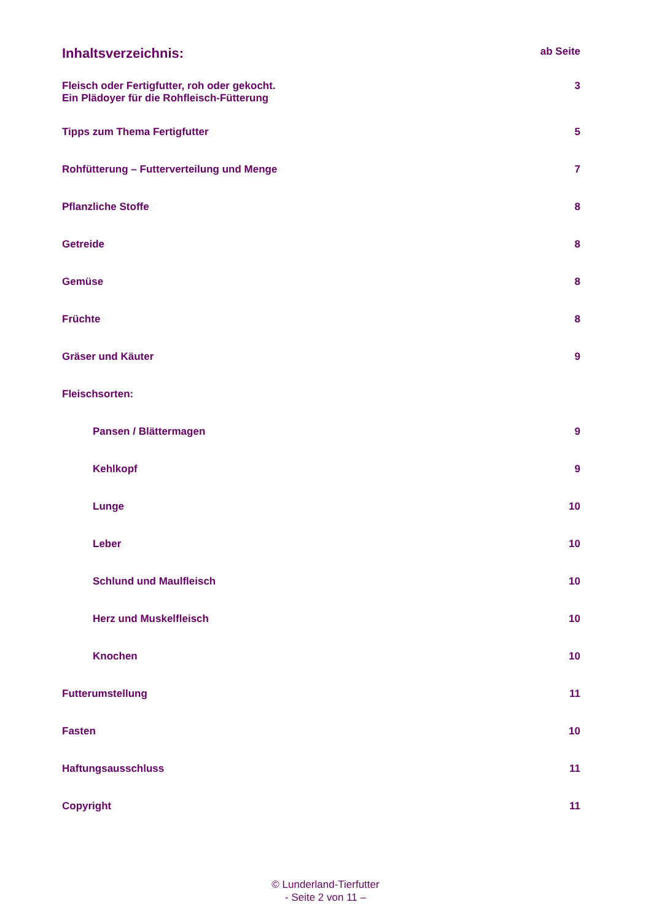Inhaltsverzeichnis: ab Seite
Fleisch oder Fertigfutter, roh oder gekocht.
Ein Plädoyer für die Rohfleisch-Fütterung 3
Tipps zum Thema Fertigfutter 5
Rohfütterung – Futterverteilung und Menge 7
Pflanzliche Stoffe 8
Getreide 8
Gemüse 8
Früchte 8
Gräser und Käuter 9
Fleischsorten:
Pansen / Blättermagen 9
Kehlkopf 9
Lunge 10
Leber 10
Schlund und Maulfleisch 10
Herz und Muskelfleisch 10
Knochen 10
Futterumstellung 11
Fasten 10
Haftungsausschluss 11
Copyright 11
© Lunderland-Tierfutter
- Seite 2 von 11 –